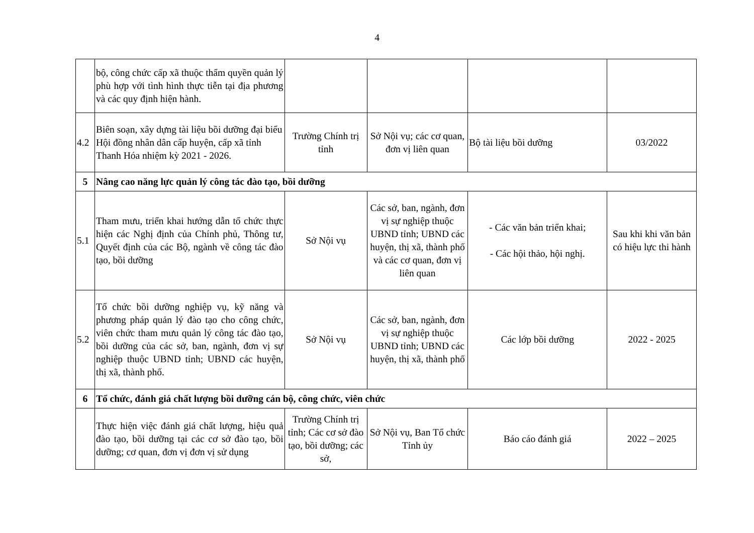4
| | bộ, công chức cấp xã thuộc thẩm quyền quản lý phù hợp với tình hình thực tiễn tại địa phương và các quy định hiện hành. | | | | |
| 4.2 | Biên soạn, xây dựng tài liệu bồi dưỡng đại biểu Hội đồng nhân dân cấp huyện, cấp xã tỉnh Thanh Hóa nhiệm kỳ 2021 - 2026. | Trường Chính trị tỉnh | Sở Nội vụ; các cơ quan, đơn vị liên quan | Bộ tài liệu bồi dưỡng | 03/2022 |
| 5 | Nâng cao năng lực quản lý công tác đào tạo, bồi dưỡng | | | | |
| 5.1 | Tham mưu, triển khai hướng dẫn tổ chức thực hiện các Nghị định của Chính phủ, Thông tư, Quyết định của các Bộ, ngành về công tác đào tạo, bồi dưỡng | Sở Nội vụ | Các sở, ban, ngành, đơn vị sự nghiệp thuộc UBND tỉnh; UBND các huyện, thị xã, thành phố và các cơ quan, đơn vị liên quan | - Các văn bản triển khai; - Các hội thảo, hội nghị. | Sau khi khi văn bản có hiệu lực thi hành |
| 5.2 | Tổ chức bồi dưỡng nghiệp vụ, kỹ năng và phương pháp quản lý đào tạo cho công chức, viên chức tham mưu quản lý công tác đào tạo, bồi dưỡng của các sở, ban, ngành, đơn vị sự nghiệp thuộc UBND tỉnh; UBND các huyện, thị xã, thành phố. | Sở Nội vụ | Các sở, ban, ngành, đơn vị sự nghiệp thuộc UBND tỉnh; UBND các huyện, thị xã, thành phố | Các lớp bồi dưỡng | 2022 - 2025 |
| 6 | Tổ chức, đánh giá chất lượng bồi dưỡng cán bộ, công chức, viên chức | | | | |
| | Thực hiện việc đánh giá chất lượng, hiệu quả đào tạo, bồi dưỡng tại các cơ sở đào tạo, bồi dưỡng; cơ quan, đơn vị đơn vị sử dụng | Trường Chính trị tỉnh; Các cơ sở đào tạo, bồi dưỡng; các sở, | Sở Nội vụ, Ban Tổ chức Tỉnh ủy | Báo cáo đánh giá | 2022 – 2025 |